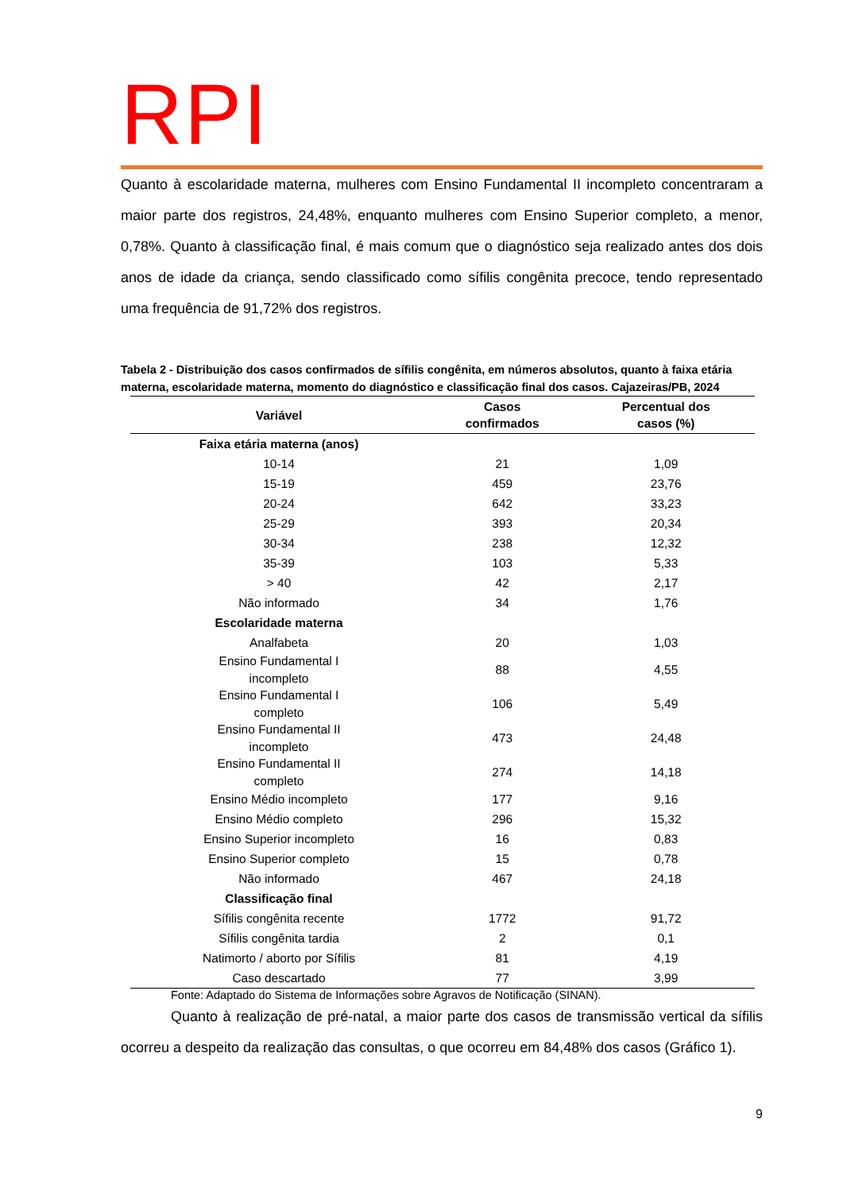RPI
Quanto à escolaridade materna, mulheres com Ensino Fundamental II incompleto concentraram a maior parte dos registros, 24,48%, enquanto mulheres com Ensino Superior completo, a menor, 0,78%. Quanto à classificação final, é mais comum que o diagnóstico seja realizado antes dos dois anos de idade da criança, sendo classificado como sífilis congênita precoce, tendo representado uma frequência de 91,72% dos registros.
Tabela 2 - Distribuição dos casos confirmados de sífilis congênita, em números absolutos, quanto à faixa etária materna, escolaridade materna, momento do diagnóstico e classificação final dos casos. Cajazeiras/PB, 2024
| Variável | Casos confirmados | Percentual dos casos (%) |
| --- | --- | --- |
| Faixa etária materna (anos) | | |
| 10-14 | 21 | 1,09 |
| 15-19 | 459 | 23,76 |
| 20-24 | 642 | 33,23 |
| 25-29 | 393 | 20,34 |
| 30-34 | 238 | 12,32 |
| 35-39 | 103 | 5,33 |
| > 40 | 42 | 2,17 |
| Não informado | 34 | 1,76 |
| Escolaridade materna | | |
| Analfabeta | 20 | 1,03 |
| Ensino Fundamental I incompleto | 88 | 4,55 |
| Ensino Fundamental I completo | 106 | 5,49 |
| Ensino Fundamental II incompleto | 473 | 24,48 |
| Ensino Fundamental II completo | 274 | 14,18 |
| Ensino Médio incompleto | 177 | 9,16 |
| Ensino Médio completo | 296 | 15,32 |
| Ensino Superior incompleto | 16 | 0,83 |
| Ensino Superior completo | 15 | 0,78 |
| Não informado | 467 | 24,18 |
| Classificação final | | |
| Sífilis congênita recente | 1772 | 91,72 |
| Sífilis congênita tardia | 2 | 0,1 |
| Natimorto / aborto por Sífilis | 81 | 4,19 |
| Caso descartado | 77 | 3,99 |
Fonte: Adaptado do Sistema de Informações sobre Agravos de Notificação (SINAN).
Quanto à realização de pré-natal, a maior parte dos casos de transmissão vertical da sífilis ocorreu a despeito da realização das consultas, o que ocorreu em 84,48% dos casos (Gráfico 1).
9